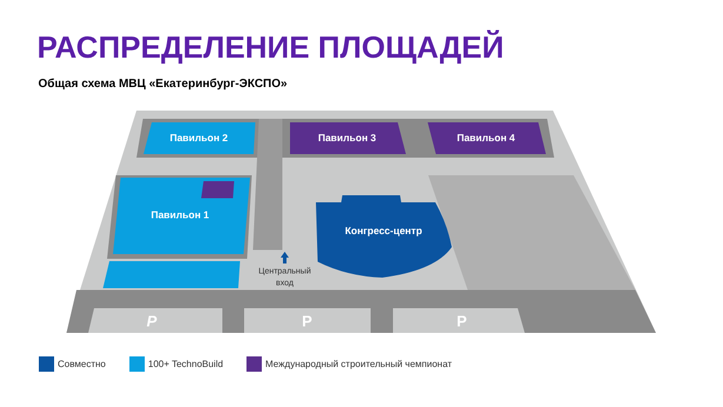РАСПРЕДЕЛЕНИЕ ПЛОЩАДЕЙ
Общая схема МВЦ «Екатеринбург-ЭКСПО»
Павильон 2
Павильон 3
Павильон 4
Павильон 1
Конгресс-центр
P
P
P
Центральный
вход
Совместно 100+ TechnoBuild Международный строительный чемпионат